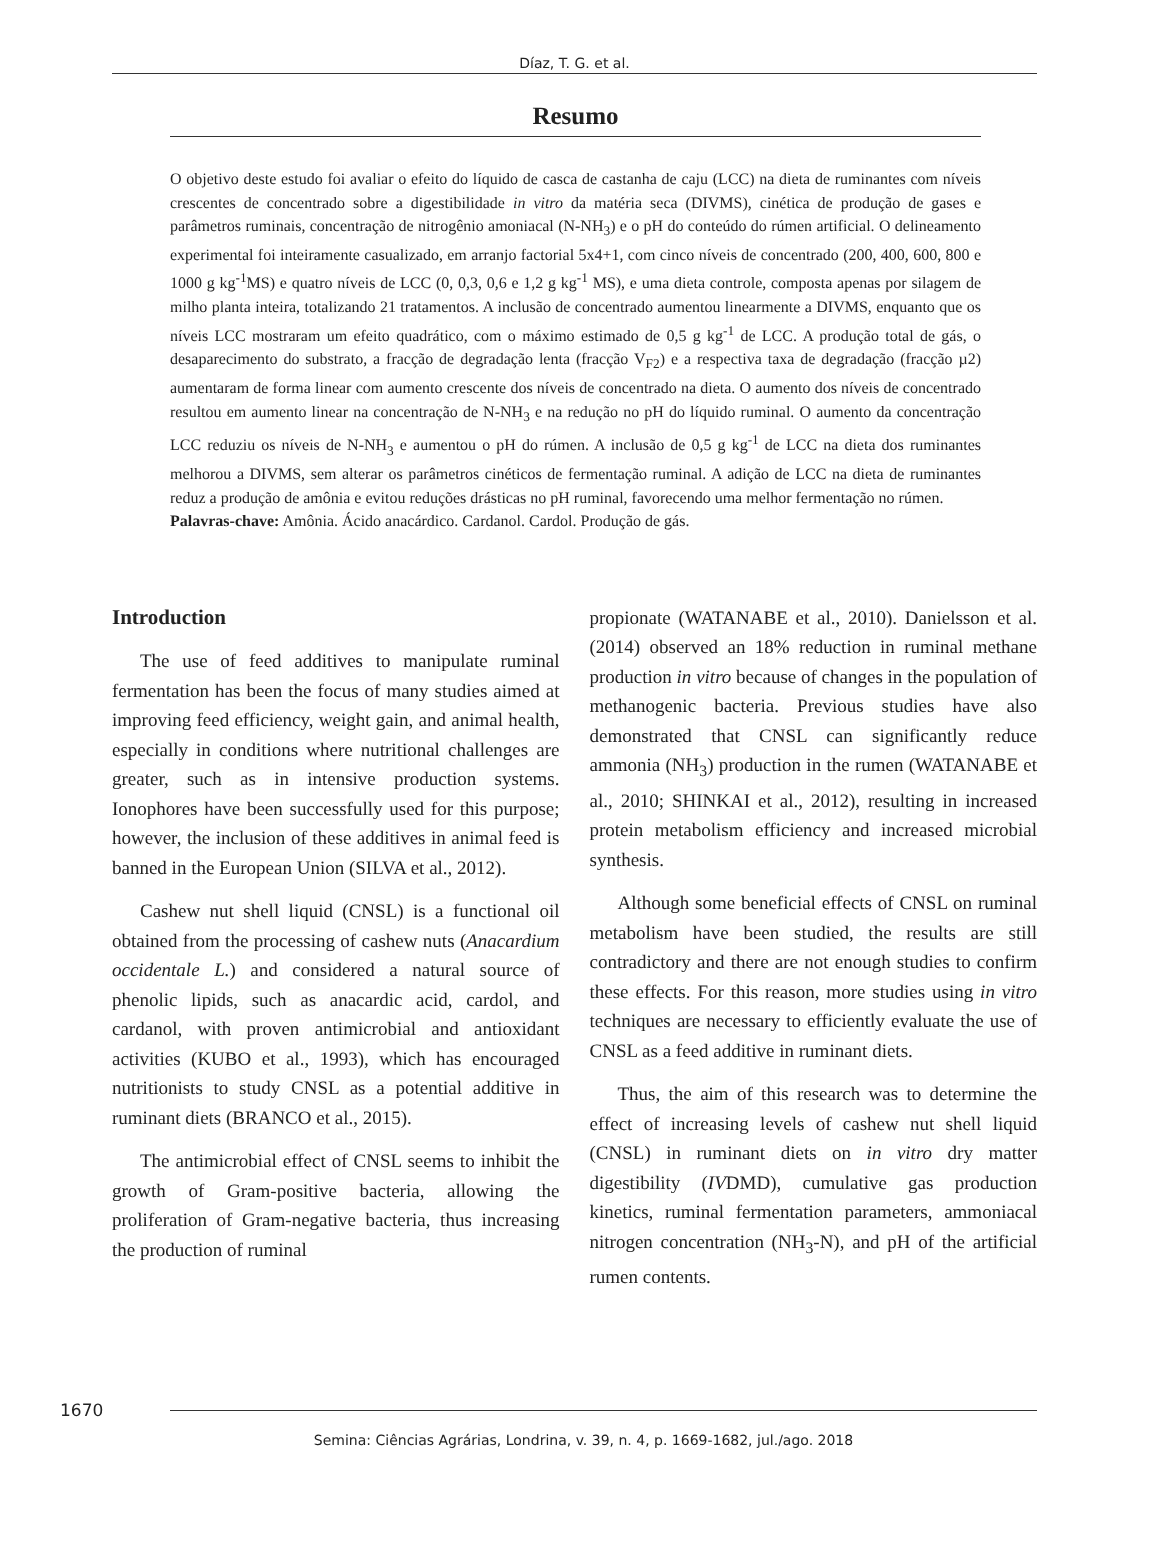Díaz, T. G. et al.
Resumo
O objetivo deste estudo foi avaliar o efeito do líquido de casca de castanha de caju (LCC) na dieta de ruminantes com níveis crescentes de concentrado sobre a digestibilidade in vitro da matéria seca (DIVMS), cinética de produção de gases e parâmetros ruminais, concentração de nitrogênio amoniacal (N-NH<sub>3</sub>) e o pH do conteúdo do rúmen artificial. O delineamento experimental foi inteiramente casualizado, em arranjo factorial 5x4+1, com cinco níveis de concentrado (200, 400, 600, 800 e 1000 g kg<sup>-1</sup>MS) e quatro níveis de LCC (0, 0,3, 0,6 e 1,2 g kg<sup>-1</sup> MS), e uma dieta controle, composta apenas por silagem de milho planta inteira, totalizando 21 tratamentos. A inclusão de concentrado aumentou linearmente a DIVMS, enquanto que os níveis LCC mostraram um efeito quadrático, com o máximo estimado de 0,5 g kg<sup>-1</sup> de LCC. A produção total de gás, o desaparecimento do substrato, a fracção de degradação lenta (fracção V<sub>F2</sub>) e a respectiva taxa de degradação (fracção µ2) aumentaram de forma linear com aumento crescente dos níveis de concentrado na dieta. O aumento dos níveis de concentrado resultou em aumento linear na concentração de N-NH<sub>3</sub> e na redução no pH do líquido ruminal. O aumento da concentração LCC reduziu os níveis de N-NH<sub>3</sub> e aumentou o pH do rúmen. A inclusão de 0,5 g kg<sup>-1</sup> de LCC na dieta dos ruminantes melhorou a DIVMS, sem alterar os parâmetros cinéticos de fermentação ruminal. A adição de LCC na dieta de ruminantes reduz a produção de amônia e evitou reduções drásticas no pH ruminal, favorecendo uma melhor fermentação no rúmen.
Palavras-chave: Amônia. Ácido anacárdico. Cardanol. Cardol. Produção de gás.
Introduction
The use of feed additives to manipulate ruminal fermentation has been the focus of many studies aimed at improving feed efficiency, weight gain, and animal health, especially in conditions where nutritional challenges are greater, such as in intensive production systems. Ionophores have been successfully used for this purpose; however, the inclusion of these additives in animal feed is banned in the European Union (SILVA et al., 2012).
Cashew nut shell liquid (CNSL) is a functional oil obtained from the processing of cashew nuts (Anacardium occidentale L.) and considered a natural source of phenolic lipids, such as anacardic acid, cardol, and cardanol, with proven antimicrobial and antioxidant activities (KUBO et al., 1993), which has encouraged nutritionists to study CNSL as a potential additive in ruminant diets (BRANCO et al., 2015).
The antimicrobial effect of CNSL seems to inhibit the growth of Gram-positive bacteria, allowing the proliferation of Gram-negative bacteria, thus increasing the production of ruminal
propionate (WATANABE et al., 2010). Danielsson et al. (2014) observed an 18% reduction in ruminal methane production in vitro because of changes in the population of methanogenic bacteria. Previous studies have also demonstrated that CNSL can significantly reduce ammonia (NH<sub>3</sub>) production in the rumen (WATANABE et al., 2010; SHINKAI et al., 2012), resulting in increased protein metabolism efficiency and increased microbial synthesis.
Although some beneficial effects of CNSL on ruminal metabolism have been studied, the results are still contradictory and there are not enough studies to confirm these effects. For this reason, more studies using in vitro techniques are necessary to efficiently evaluate the use of CNSL as a feed additive in ruminant diets.
Thus, the aim of this research was to determine the effect of increasing levels of cashew nut shell liquid (CNSL) in ruminant diets on in vitro dry matter digestibility (IVDMD), cumulative gas production kinetics, ruminal fermentation parameters, ammoniacal nitrogen concentration (NH<sub>3</sub>-N), and pH of the artificial rumen contents.
1670
Semina: Ciências Agrárias, Londrina, v. 39, n. 4, p. 1669-1682, jul./ago. 2018